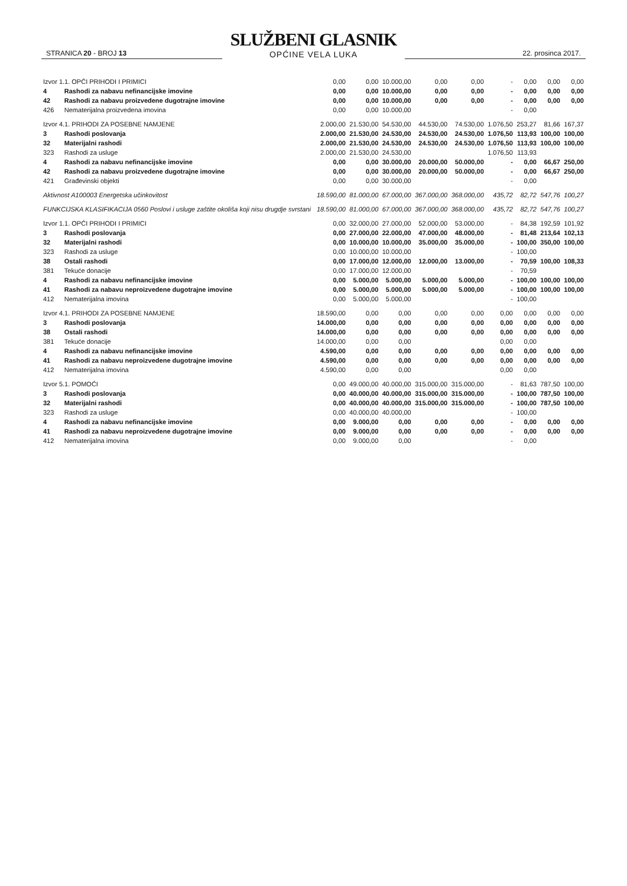STRANICA 20 - BROJ 13
SLUŽBENI GLASNIK
OPĆINE VELA LUKA
22. prosinca 2017.
| Izvor 1.1. OPĆI PRIHODI I PRIMICI | | 0,00 | 0,00 | 10.000,00 | 0,00 | 0,00 | - | 0,00 | 0,00 | 0,00 |
| 4 | Rashodi za nabavu nefinancijske imovine | 0,00 | 0,00 | 10.000,00 | 0,00 | 0,00 | - | 0,00 | 0,00 | 0,00 |
| 42 | Rashodi za nabavu proizvedene dugotrajne imovine | 0,00 | 0,00 | 10.000,00 | 0,00 | 0,00 | - | 0,00 | 0,00 | 0,00 |
| 426 | Nematerijalna proizvedena imovina | 0,00 | 0,00 | 10.000,00 | | | - | 0,00 | | |
| Izvor 4.1. PRIHODI ZA POSEBNE NAMJENE | | 2.000,00 | 21.530,00 | 54.530,00 | 44.530,00 | 74.530,00 | 1.076,50 | 253,27 | 81,66 | 167,37 |
| 3 | Rashodi poslovanja | 2.000,00 | 21.530,00 | 24.530,00 | 24.530,00 | 24.530,00 | 1.076,50 | 113,93 | 100,00 | 100,00 |
| 32 | Materijalni rashodi | 2.000,00 | 21.530,00 | 24.530,00 | 24.530,00 | 24.530,00 | 1.076,50 | 113,93 | 100,00 | 100,00 |
| 323 | Rashodi za usluge | 2.000,00 | 21.530,00 | 24.530,00 | | | 1.076,50 | 113,93 | | |
| 4 | Rashodi za nabavu nefinancijske imovine | 0,00 | 0,00 | 30.000,00 | 20.000,00 | 50.000,00 | - | 0,00 | 66,67 | 250,00 |
| 42 | Rashodi za nabavu proizvedene dugotrajne imovine | 0,00 | 0,00 | 30.000,00 | 20.000,00 | 50.000,00 | - | 0,00 | 66,67 | 250,00 |
| 421 | Građevinski objekti | 0,00 | 0,00 | 30.000,00 | | | - | 0,00 | | |
| Aktivnost A100003 Energetska učinkovitost | | 18.590,00 | 81.000,00 | 67.000,00 | 367.000,00 | 368.000,00 | 435,72 | 82,72 | 547,76 | 100,27 |
| FUNKCIJSKA KLASIFIKACIJA 0560 Poslovi i usluge zaštite okoliša koji nisu drugdje svrstani | | 18.590,00 | 81.000,00 | 67.000,00 | 367.000,00 | 368.000,00 | 435,72 | 82,72 | 547,76 | 100,27 |
| Izvor 1.1. OPĆI PRIHODI I PRIMICI | | 0,00 | 32.000,00 | 27.000,00 | 52.000,00 | 53.000,00 | - | 84,38 | 192,59 | 101,92 |
| 3 | Rashodi poslovanja | 0,00 | 27.000,00 | 22.000,00 | 47.000,00 | 48.000,00 | - | 81,48 | 213,64 | 102,13 |
| 32 | Materijalni rashodi | 0,00 | 10.000,00 | 10.000,00 | 35.000,00 | 35.000,00 | - | 100,00 | 350,00 | 100,00 |
| 323 | Rashodi za usluge | 0,00 | 10.000,00 | 10.000,00 | | | - | 100,00 | | |
| 38 | Ostali rashodi | 0,00 | 17.000,00 | 12.000,00 | 12.000,00 | 13.000,00 | - | 70,59 | 100,00 | 108,33 |
| 381 | Tekuće donacije | 0,00 | 17.000,00 | 12.000,00 | | | - | 70,59 | | |
| 4 | Rashodi za nabavu nefinancijske imovine | 0,00 | 5.000,00 | 5.000,00 | 5.000,00 | 5.000,00 | - | 100,00 | 100,00 | 100,00 |
| 41 | Rashodi za nabavu neproizvedene dugotrajne imovine | 0,00 | 5.000,00 | 5.000,00 | 5.000,00 | 5.000,00 | - | 100,00 | 100,00 | 100,00 |
| 412 | Nematerijalna imovina | 0,00 | 5.000,00 | 5.000,00 | | | - | 100,00 | | |
| Izvor 4.1. PRIHODI ZA POSEBNE NAMJENE | | 18.590,00 | 0,00 | 0,00 | 0,00 | 0,00 | 0,00 | 0,00 | 0,00 | 0,00 |
| 3 | Rashodi poslovanja | 14.000,00 | 0,00 | 0,00 | 0,00 | 0,00 | 0,00 | 0,00 | 0,00 | 0,00 |
| 38 | Ostali rashodi | 14.000,00 | 0,00 | 0,00 | 0,00 | 0,00 | 0,00 | 0,00 | 0,00 | 0,00 |
| 381 | Tekuće donacije | 14.000,00 | 0,00 | 0,00 | | | 0,00 | 0,00 | | |
| 4 | Rashodi za nabavu nefinancijske imovine | 4.590,00 | 0,00 | 0,00 | 0,00 | 0,00 | 0,00 | 0,00 | 0,00 | 0,00 |
| 41 | Rashodi za nabavu neproizvedene dugotrajne imovine | 4.590,00 | 0,00 | 0,00 | 0,00 | 0,00 | 0,00 | 0,00 | 0,00 | 0,00 |
| 412 | Nematerijalna imovina | 4.590,00 | 0,00 | 0,00 | | | 0,00 | 0,00 | | |
| Izvor 5.1. POMOĆI | | 0,00 | 49.000,00 | 40.000,00 | 315.000,00 | 315.000,00 | - | 81,63 | 787,50 | 100,00 |
| 3 | Rashodi poslovanja | 0,00 | 40.000,00 | 40.000,00 | 315.000,00 | 315.000,00 | - | 100,00 | 787,50 | 100,00 |
| 32 | Materijalni rashodi | 0,00 | 40.000,00 | 40.000,00 | 315.000,00 | 315.000,00 | - | 100,00 | 787,50 | 100,00 |
| 323 | Rashodi za usluge | 0,00 | 40.000,00 | 40.000,00 | | | - | 100,00 | | |
| 4 | Rashodi za nabavu nefinancijske imovine | 0,00 | 9.000,00 | 0,00 | 0,00 | 0,00 | - | 0,00 | 0,00 | 0,00 |
| 41 | Rashodi za nabavu neproizvedene dugotrajne imovine | 0,00 | 9.000,00 | 0,00 | 0,00 | 0,00 | - | 0,00 | 0,00 | 0,00 |
| 412 | Nematerijalna imovina | 0,00 | 9.000,00 | 0,00 | | | - | 0,00 | | |